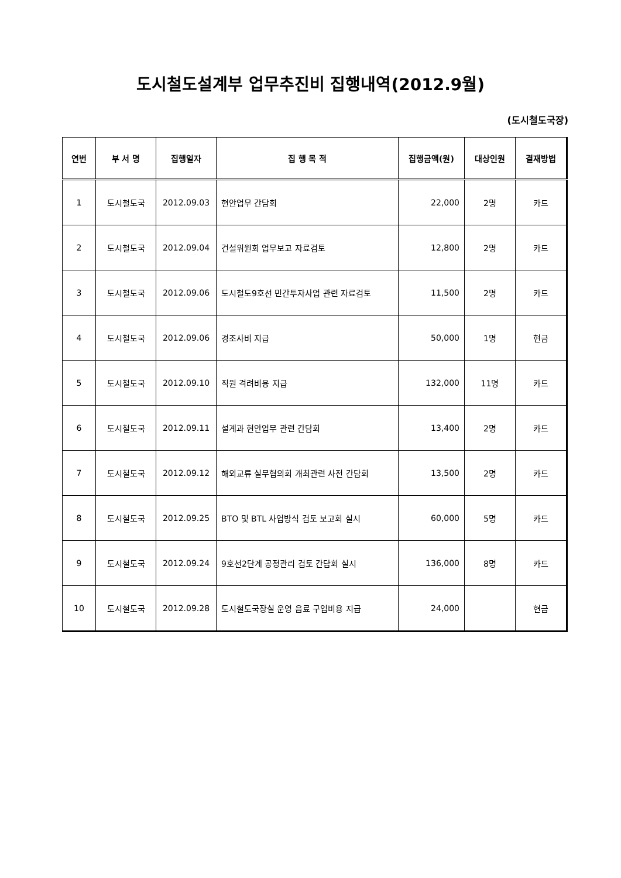도시철도설계부 업무추진비 집행내역(2012.9월)
(도시철도국장)
| 연번 | 부 서 명 | 집행일자 | 집 행 목 적 | 집행금액(원) | 대상인원 | 결재방법 |
| --- | --- | --- | --- | --- | --- | --- |
| 1 | 도시철도국 | 2012.09.03 | 현안업무 간담회 | 22,000 | 2명 | 카드 |
| 2 | 도시철도국 | 2012.09.04 | 건설위원회 업무보고 자료검토 | 12,800 | 2명 | 카드 |
| 3 | 도시철도국 | 2012.09.06 | 도시철도9호선 민간투자사업 관련 자료검토 | 11,500 | 2명 | 카드 |
| 4 | 도시철도국 | 2012.09.06 | 경조사비 지급 | 50,000 | 1명 | 현금 |
| 5 | 도시철도국 | 2012.09.10 | 직원 격려비용 지급 | 132,000 | 11명 | 카드 |
| 6 | 도시철도국 | 2012.09.11 | 설계과 현안업무 관련 간담회 | 13,400 | 2명 | 카드 |
| 7 | 도시철도국 | 2012.09.12 | 해외교류 실무협의회 개최관련 사전 간담회 | 13,500 | 2명 | 카드 |
| 8 | 도시철도국 | 2012.09.25 | BTO 및 BTL 사업방식 검토 보고회 실시 | 60,000 | 5명 | 카드 |
| 9 | 도시철도국 | 2012.09.24 | 9호선2단계 공정관리 검토 간담회 실시 | 136,000 | 8명 | 카드 |
| 10 | 도시철도국 | 2012.09.28 | 도시철도국장실 운영 음료 구입비용 지급 | 24,000 | | 현금 |